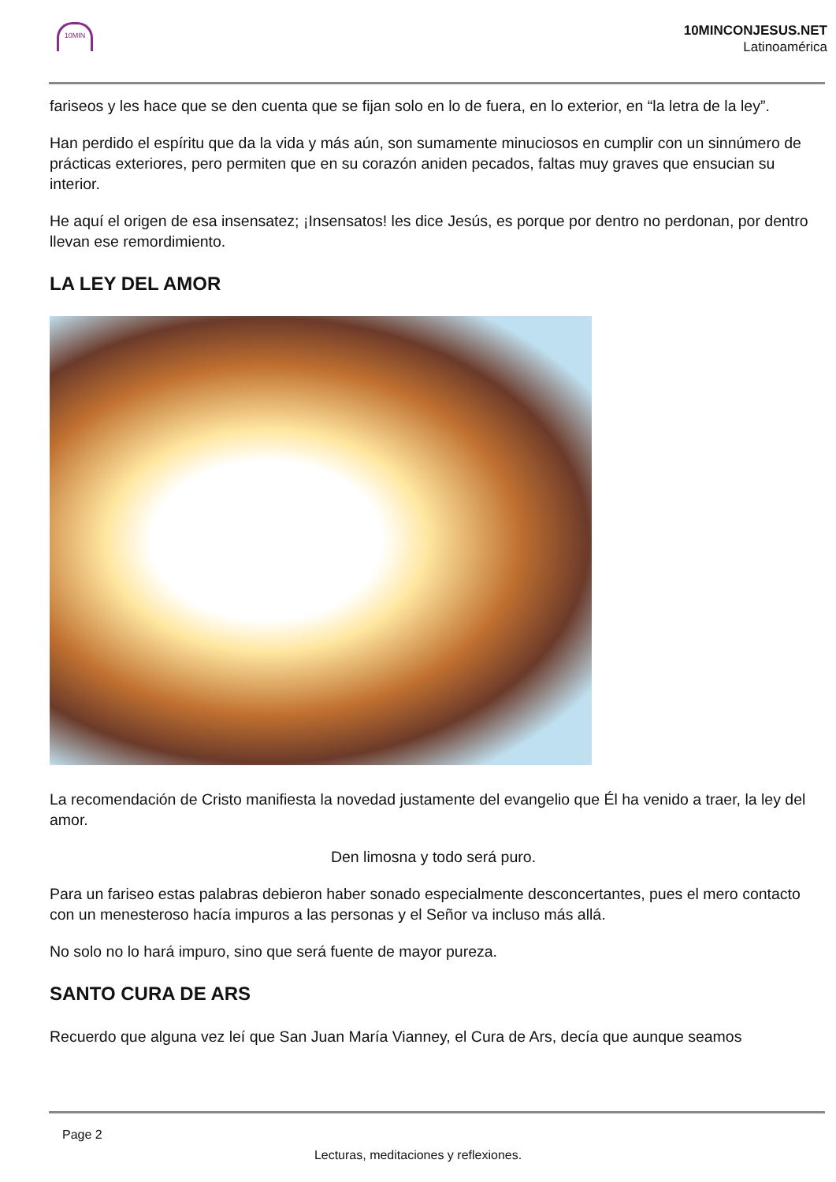10MIN
10MINCONJESUS.NET
Latinoamérica
fariseos y les hace que se den cuenta que se fijan solo en lo de fuera, en lo exterior, en “la letra de la ley”.
Han perdido el espíritu que da la vida y más aún, son sumamente minuciosos en cumplir con un sinnúmero de prácticas exteriores, pero permiten que en su corazón aniden pecados, faltas muy graves que ensucian su interior.
He aquí el origen de esa insensatez; ¡Insensatos! les dice Jesús, es porque por dentro no perdonan, por dentro llevan ese remordimiento.
LA LEY DEL AMOR
La recomendación de Cristo manifiesta la novedad justamente del evangelio que Él ha venido a traer, la ley del amor.
Den limosna y todo será puro.
Para un fariseo estas palabras debieron haber sonado especialmente desconcertantes, pues el mero contacto con un menesteroso hacía impuros a las personas y el Señor va incluso más allá.
No solo no lo hará impuro, sino que será fuente de mayor pureza.
SANTO CURA DE ARS
Recuerdo que alguna vez leí que San Juan María Vianney, el Cura de Ars, decía que aunque seamos
Page 2
Lecturas, meditaciones y reflexiones.